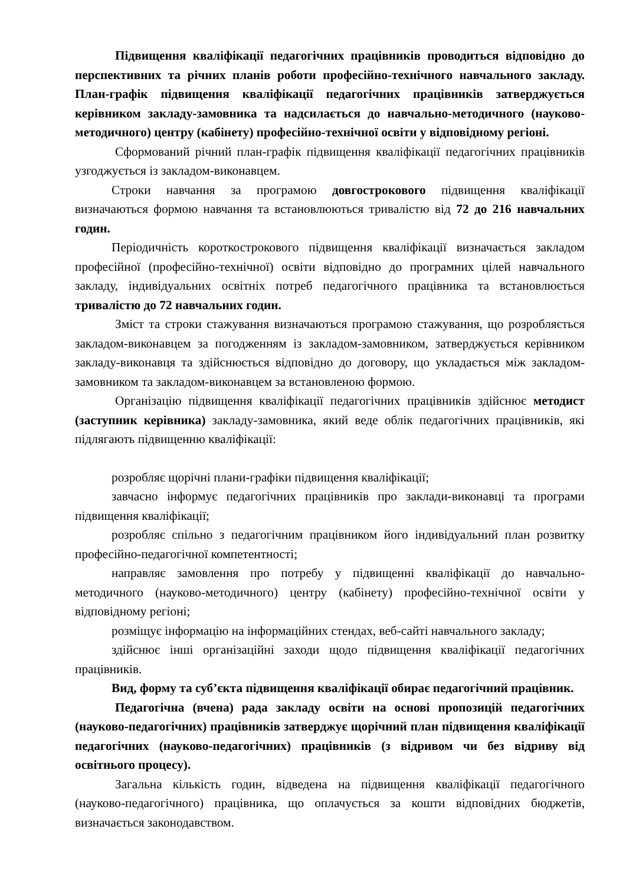Підвищення кваліфікації педагогічних працівників проводиться відповідно до перспективних та річних планів роботи професійно-технічного навчального закладу. План-графік підвищення кваліфікації педагогічних працівників затверджується керівником закладу-замовника та надсилається до навчально-методичного (науково-методичного) центру (кабінету) професійно-технічної освіти у відповідному регіоні.
Сформований річний план-графік підвищення кваліфікації педагогічних працівників узгоджується із закладом-виконавцем.
Строки навчання за програмою довгострокового підвищення кваліфікації визначаються формою навчання та встановлюються тривалістю від 72 до 216 навчальних годин.
Періодичність короткострокового підвищення кваліфікації визначається закладом професійної (професійно-технічної) освіти відповідно до програмних цілей навчального закладу, індивідуальних освітніх потреб педагогічного працівника та встановлюється тривалістю до 72 навчальних годин.
Зміст та строки стажування визначаються програмою стажування, що розробляється закладом-виконавцем за погодженням із закладом-замовником, затверджується керівником закладу-виконавця та здійснюється відповідно до договору, що укладається між закладом-замовником та закладом-виконавцем за встановленою формою.
Організацію підвищення кваліфікації педагогічних працівників здійснює методист (заступник керівника) закладу-замовника, який веде облік педагогічних працівників, які підлягають підвищенню кваліфікації:
розробляє щорічні плани-графіки підвищення кваліфікації;
завчасно інформує педагогічних працівників про заклади-виконавці та програми підвищення кваліфікації;
розробляє спільно з педагогічним працівником його індивідуальний план розвитку професійно-педагогічної компетентності;
направляє замовлення про потребу у підвищенні кваліфікації до навчально-методичного (науково-методичного) центру (кабінету) професійно-технічної освіти у відповідному регіоні;
розміщує інформацію на інформаційних стендах, веб-сайті навчального закладу;
здійснює інші організаційні заходи щодо підвищення кваліфікації педагогічних працівників.
Вид, форму та суб’єкта підвищення кваліфікації обирає педагогічний працівник.
Педагогічна (вчена) рада закладу освіти на основі пропозицій педагогічних (науково-педагогічних) працівників затверджує щорічний план підвищення кваліфікації педагогічних (науково-педагогічних) працівників (з відривом чи без відриву від освітнього процесу).
Загальна кількість годин, відведена на підвищення кваліфікації педагогічного (науково-педагогічного) працівника, що оплачується за кошти відповідних бюджетів, визначається законодавством.